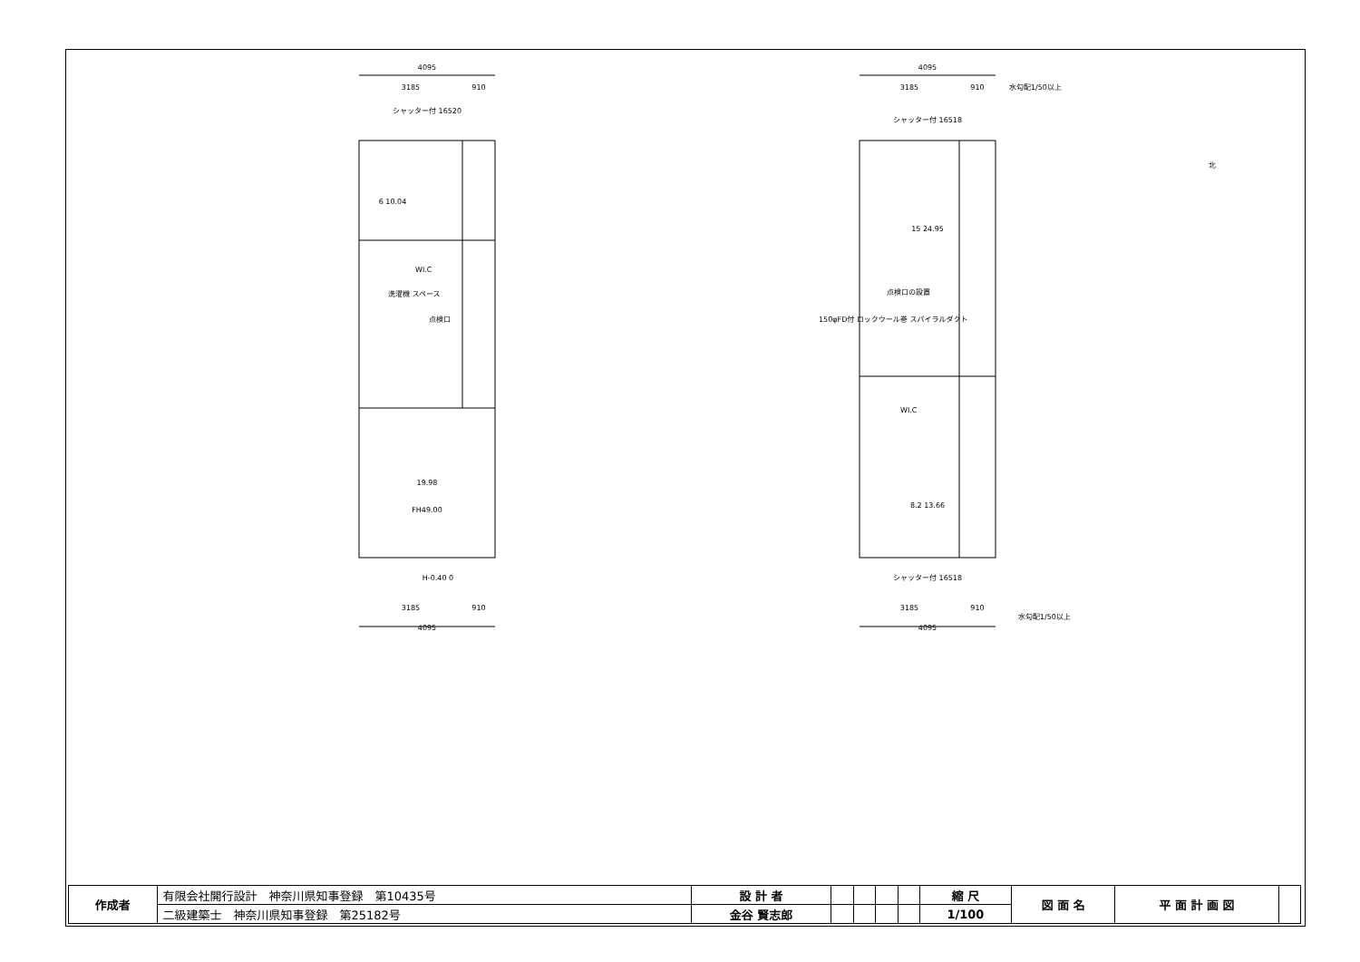4095
3185
910
シャッター付 16520
6 10.04
WI.C
洗濯機 スペース
点検口
19.98
FH49.00
H-0.40 0
3185
910
4095
4095
3185
910
水勾配1/50以上
シャッター付 16518
15 24.95
点検口の設置
150φFD付 ロックウール巻 スパイラルダクト
WI.C
8.2 13.66
シャッター付 16518
3185
910
4095
水勾配1/50以上
北
| 作成者 | 有限会社開行設計 神奈川県知事登録 第10435号 | 設 計 者 | | | | | 縮 尺 | 図 面 名 | 平 面 計 画 図 | |
| | 二級建築士 神奈川県知事登録 第25182号 | 金谷 賢志郎 | | | | | 1/100 | | | |